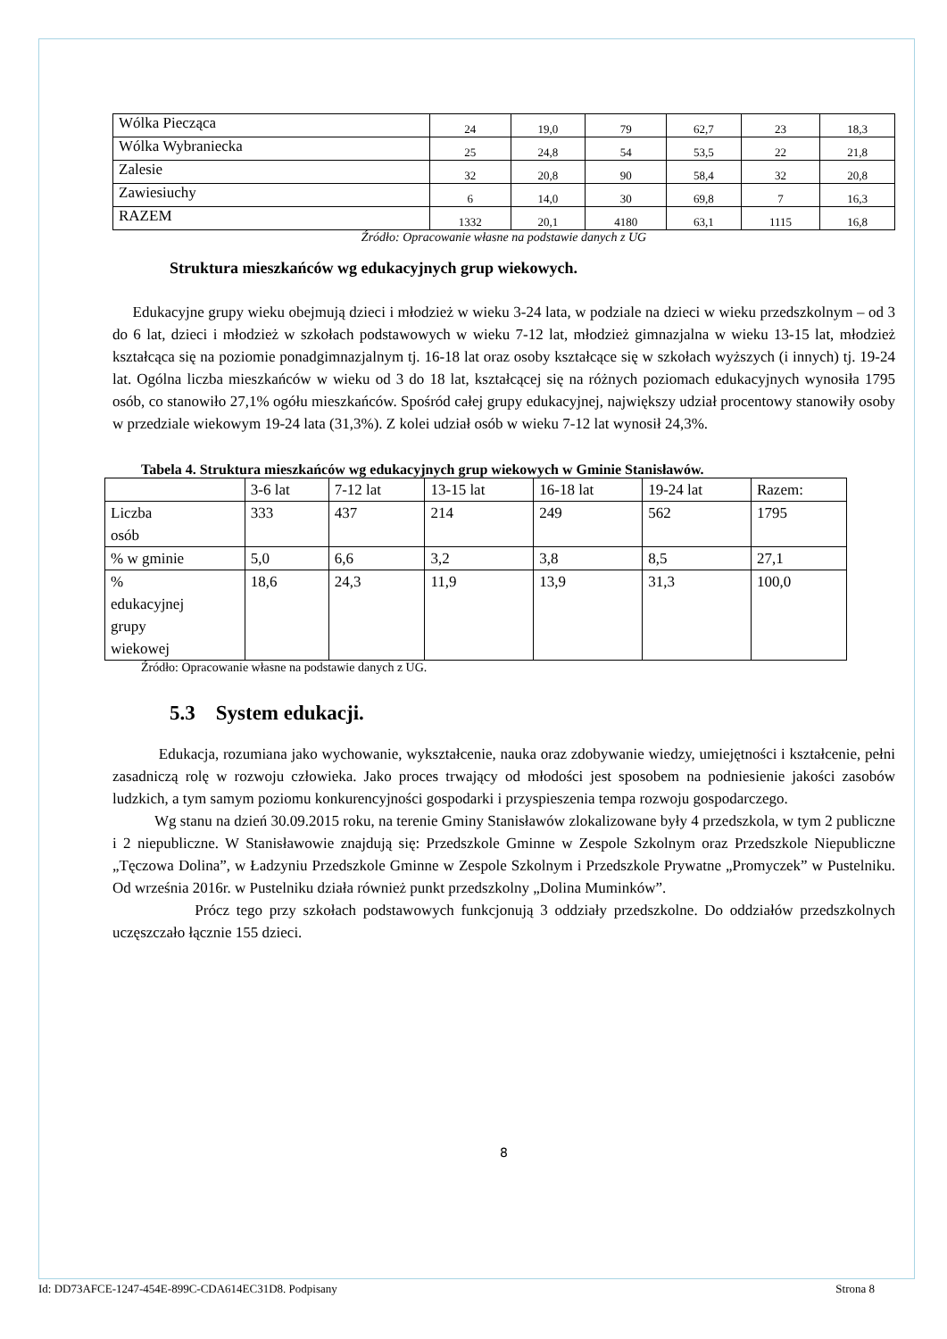| Wólka Piecząca | 24 | 19,0 | 79 | 62,7 | 23 | 18,3 |
| Wólka Wybraniecka | 25 | 24,8 | 54 | 53,5 | 22 | 21,8 |
| Zalesie | 32 | 20,8 | 90 | 58,4 | 32 | 20,8 |
| Zawiesiuchy | 6 | 14,0 | 30 | 69,8 | 7 | 16,3 |
| RAZEM | 1332 | 20,1 | 4180 | 63,1 | 1115 | 16,8 |
Źródło: Opracowanie własne na podstawie danych z UG
Struktura mieszkańców wg edukacyjnych grup wiekowych.
Edukacyjne grupy wieku obejmują dzieci i młodzież w wieku 3-24 lata, w podziale na dzieci w wieku przedszkolnym – od 3 do 6 lat, dzieci i młodzież w szkołach podstawowych w wieku 7-12 lat, młodzież gimnazjalna w wieku 13-15 lat, młodzież kształcąca się na poziomie ponadgimnazjalnym tj. 16-18 lat oraz osoby kształcące się w szkołach wyższych (i innych) tj. 19-24 lat. Ogólna liczba mieszkańców w wieku od 3 do 18 lat, kształcącej się na różnych poziomach edukacyjnych wynosiła 1795 osób, co stanowiło 27,1% ogółu mieszkańców. Spośród całej grupy edukacyjnej, największy udział procentowy stanowiły osoby w przedziale wiekowym 19-24 lata (31,3%). Z kolei udział osób w wieku 7-12 lat wynosił 24,3%.
Tabela 4. Struktura mieszkańców wg edukacyjnych grup wiekowych w Gminie Stanisławów.
| | 3-6 lat | 7-12 lat | 13-15 lat | 16-18 lat | 19-24 lat | Razem: |
| Liczba osób | 333 | 437 | 214 | 249 | 562 | 1795 |
| % w gminie | 5,0 | 6,6 | 3,2 | 3,8 | 8,5 | 27,1 |
| % edukacyjnej grupy wiekowej | 18,6 | 24,3 | 11,9 | 13,9 | 31,3 | 100,0 |
Źródło: Opracowanie własne na podstawie danych z UG.
5.3 System edukacji.
Edukacja, rozumiana jako wychowanie, wykształcenie, nauka oraz zdobywanie wiedzy, umiejętności i kształcenie, pełni zasadniczą rolę w rozwoju człowieka. Jako proces trwający od młodości jest sposobem na podniesienie jakości zasobów ludzkich, a tym samym poziomu konkurencyjności gospodarki i przyspieszenia tempa rozwoju gospodarczego.
Wg stanu na dzień 30.09.2015 roku, na terenie Gminy Stanisławów zlokalizowane były 4 przedszkola, w tym 2 publiczne i 2 niepubliczne. W Stanisławowie znajdują się: Przedszkole Gminne w Zespole Szkolnym oraz Przedszkole Niepubliczne „Tęczowa Dolina”, w Ładzyniu Przedszkole Gminne w Zespole Szkolnym i Przedszkole Prywatne „Promyczek” w Pustelniku. Od września 2016r. w Pustelniku działa również punkt przedszkolny „Dolina Muminków”.
Prócz tego przy szkołach podstawowych funkcjonują 3 oddziały przedszkolne. Do oddziałów przedszkolnych uczęszczało łącznie 155 dzieci.
8
Id: DD73AFCE-1247-454E-899C-CDA614EC31D8. Podpisany Strona 8